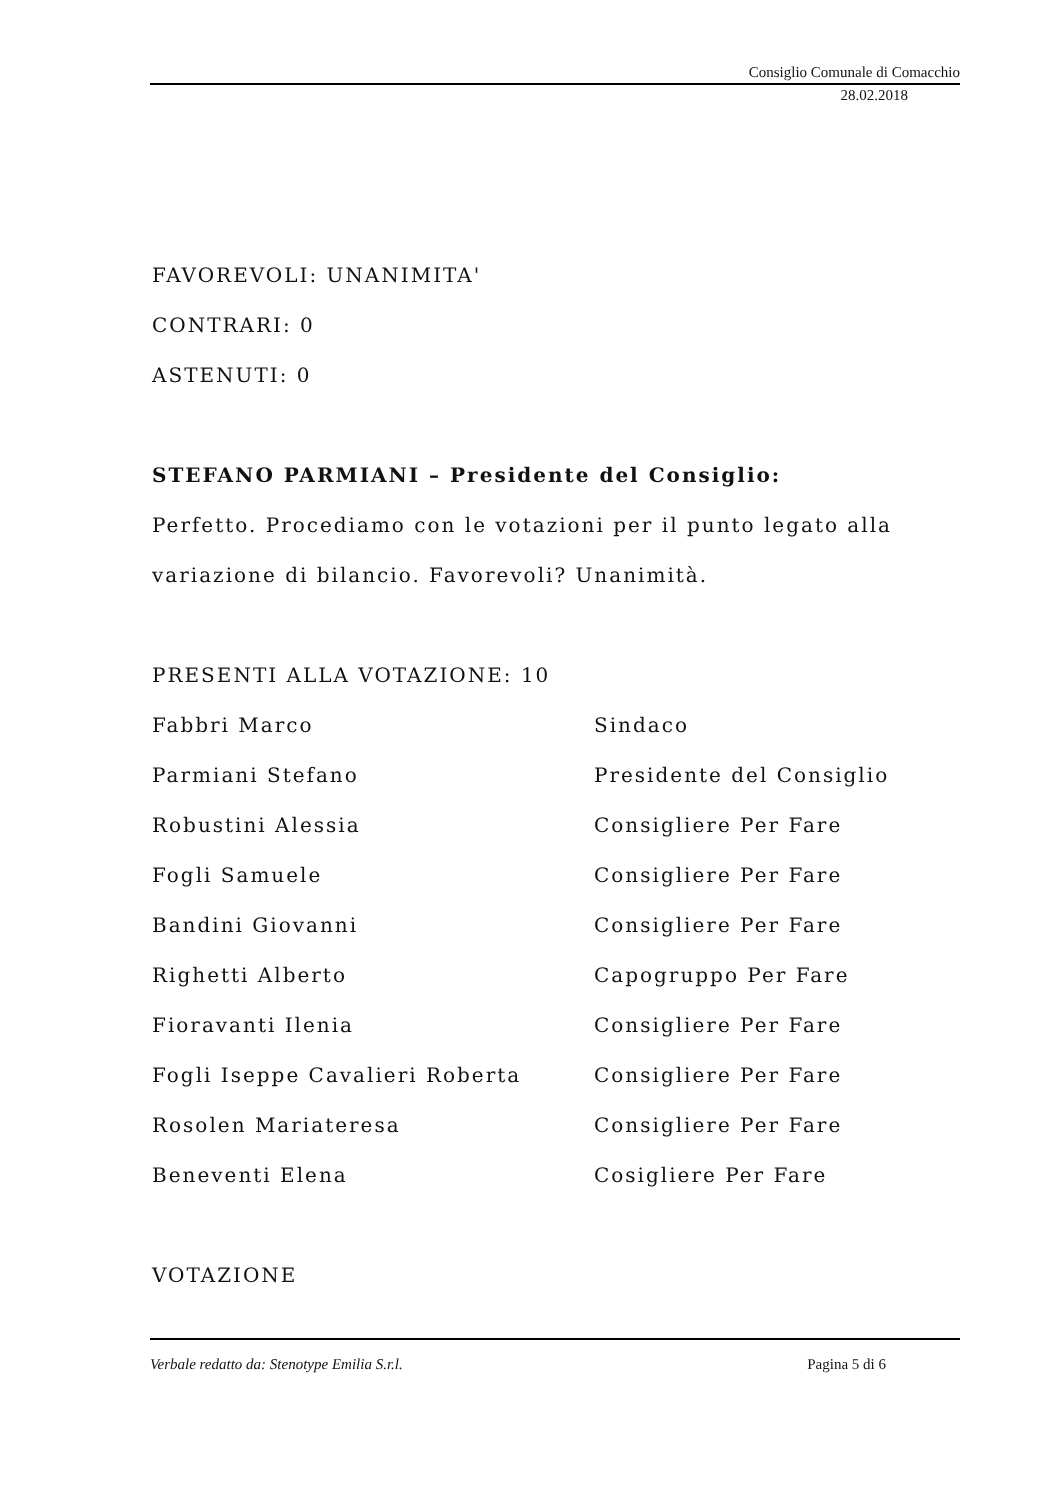Consiglio Comunale di Comacchio
28.02.2018
FAVOREVOLI: UNANIMITA'
CONTRARI: 0
ASTENUTI: 0
STEFANO PARMIANI – Presidente del Consiglio:
Perfetto. Procediamo con le votazioni per il punto legato alla variazione di bilancio. Favorevoli? Unanimità.
PRESENTI ALLA VOTAZIONE: 10
| Fabbri Marco | Sindaco |
| Parmiani Stefano | Presidente del Consiglio |
| Robustini Alessia | Consigliere Per Fare |
| Fogli Samuele | Consigliere Per Fare |
| Bandini Giovanni | Consigliere Per Fare |
| Righetti Alberto | Capogruppo Per Fare |
| Fioravanti Ilenia | Consigliere Per Fare |
| Fogli Iseppe Cavalieri Roberta | Consigliere Per Fare |
| Rosolen Mariateresa | Consigliere Per Fare |
| Beneventi Elena | Cosigliere Per Fare |
VOTAZIONE
Verbale redatto da: Stenotype Emilia S.r.l. Pagina 5 di 6